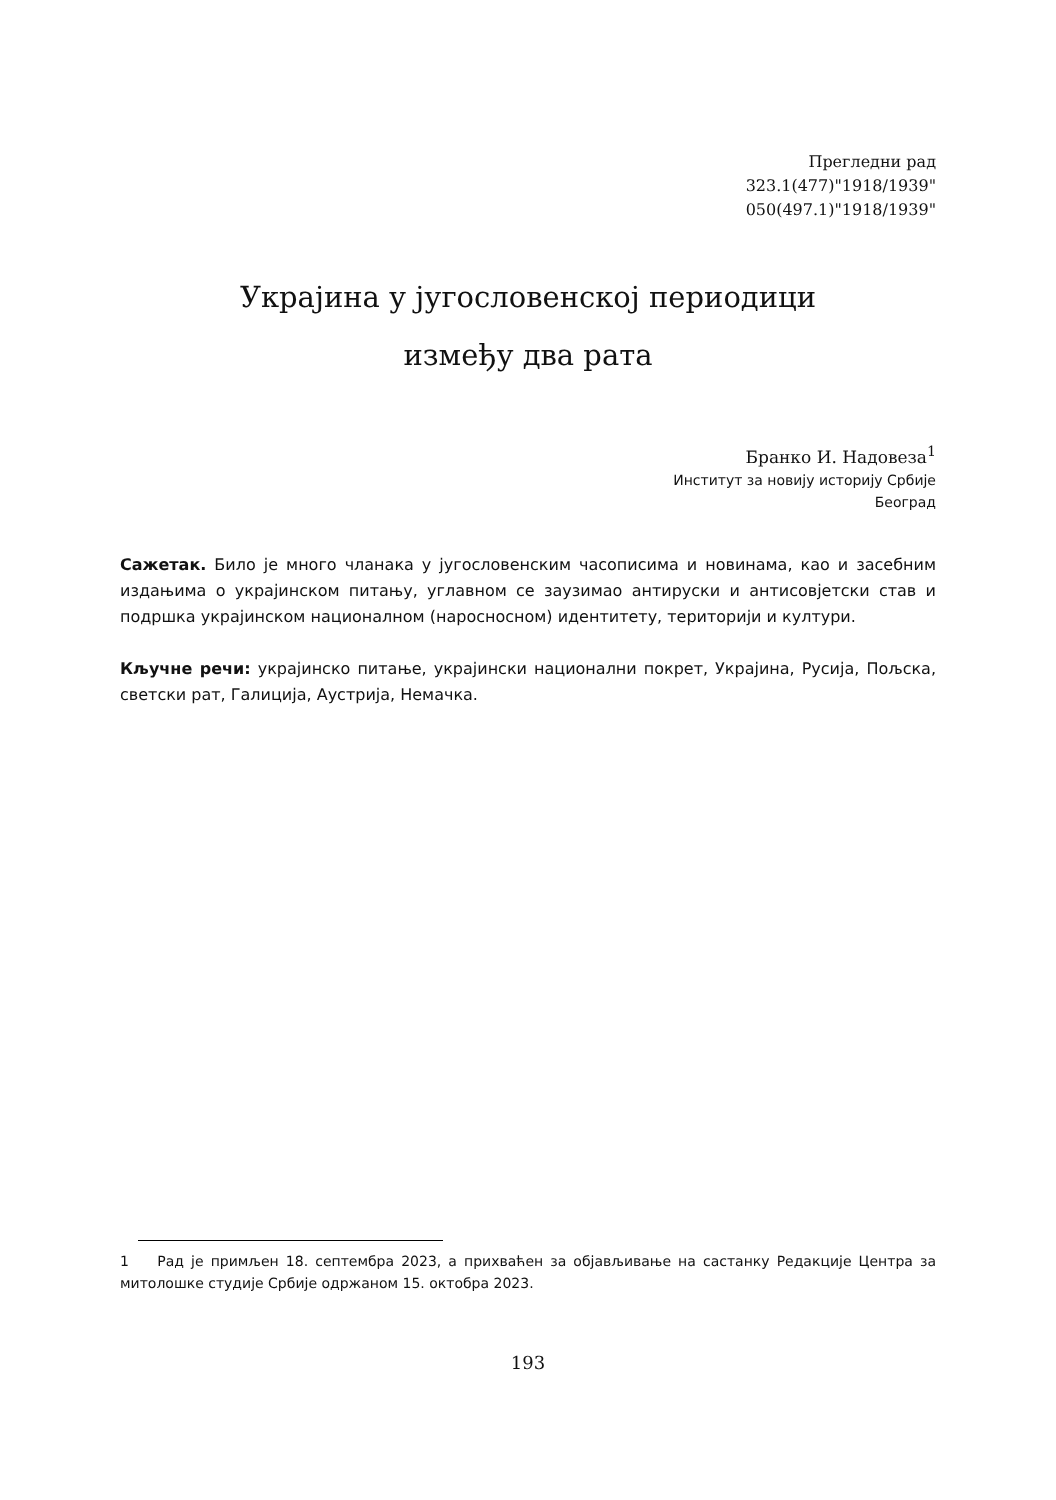Прегледни рад
323.1(477)"1918/1939"
050(497.1)"1918/1939"
Украјина у југословенској периодици
између два рата
Бранко И. Надовеза<sup>1</sup>
Институт за новију историју Србије
Београд
Сажетак. Било је много чланака у југословенским часописима и новинама, као и засебним издањима о украјинском питању, углавном се заузимао антируски и антисовјетски став и подршка украјинском националном (наросносном) идентитету, територији и култури.
Кључне речи: украјинско питање, украјински национални покрет, Украјина, Русија, Пољска, светски рат, Галиција, Аустрија, Немачка.
1 Рад је примљен 18. септембра 2023, а прихваћен за објављивање на састанку Редакције Центра за митолошке студије Србије одржаном 15. октобра 2023.
193